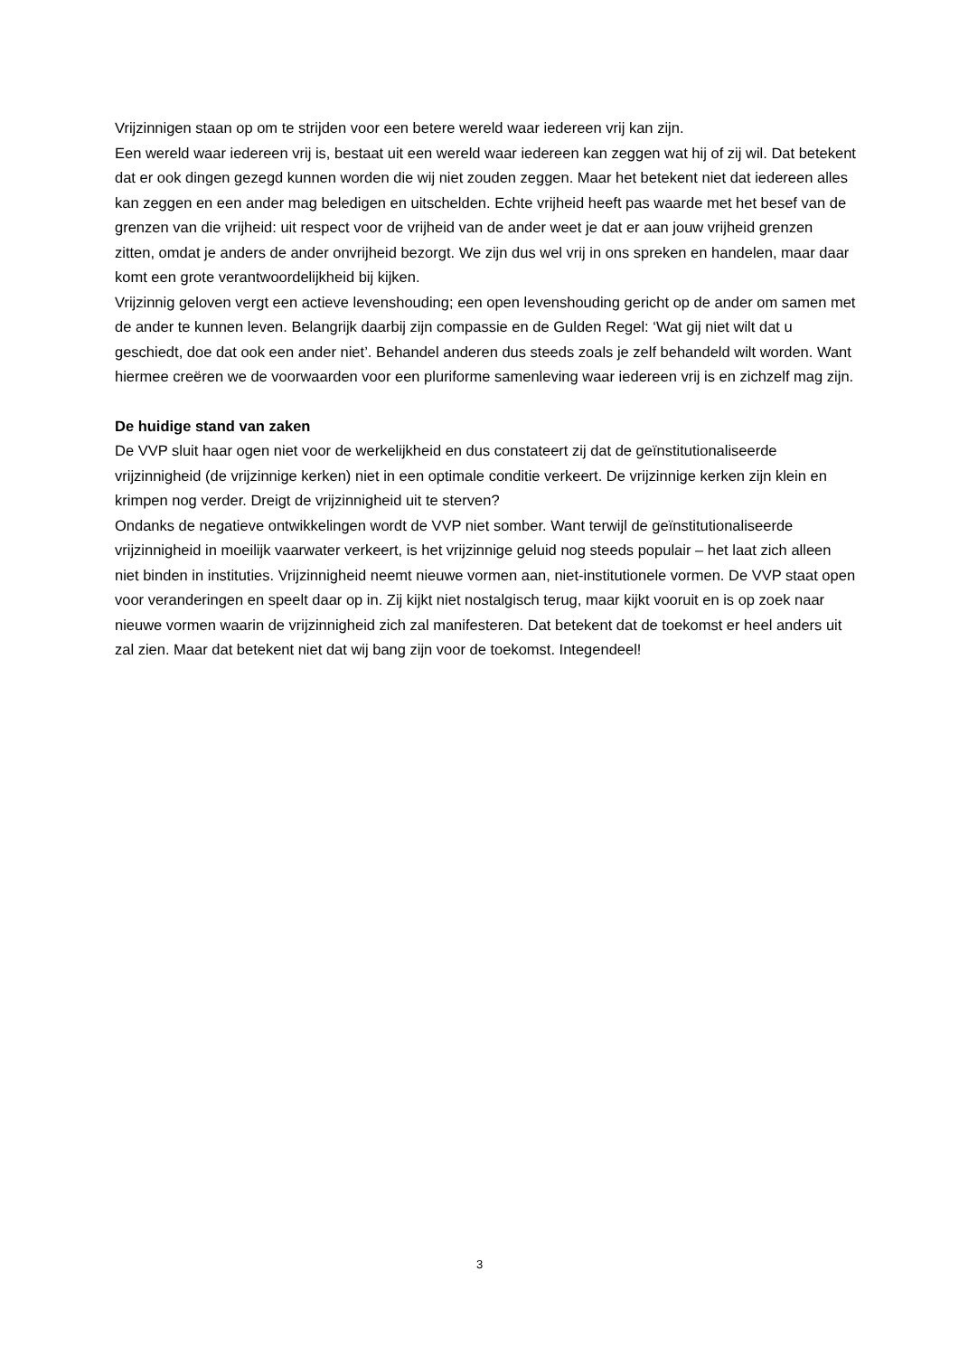Vrijzinnigen staan op om te strijden voor een betere wereld waar iedereen vrij kan zijn.
Een wereld waar iedereen vrij is, bestaat uit een wereld waar iedereen kan zeggen wat hij of zij wil. Dat betekent dat er ook dingen gezegd kunnen worden die wij niet zouden zeggen. Maar het betekent niet dat iedereen alles kan zeggen en een ander mag beledigen en uitschelden. Echte vrijheid heeft pas waarde met het besef van de grenzen van die vrijheid: uit respect voor de vrijheid van de ander weet je dat er aan jouw vrijheid grenzen zitten, omdat je anders de ander onvrijheid bezorgt. We zijn dus wel vrij in ons spreken en handelen, maar daar komt een grote verantwoordelijkheid bij kijken.
Vrijzinnig geloven vergt een actieve levenshouding; een open levenshouding gericht op de ander om samen met de ander te kunnen leven. Belangrijk daarbij zijn compassie en de Gulden Regel: ‘Wat gij niet wilt dat u geschiedt, doe dat ook een ander niet’. Behandel anderen dus steeds zoals je zelf behandeld wilt worden. Want hiermee creëren we de voorwaarden voor een pluriforme samenleving waar iedereen vrij is en zichzelf mag zijn.
De huidige stand van zaken
De VVP sluit haar ogen niet voor de werkelijkheid en dus constateert zij dat de geïnstitutionaliseerde vrijzinnigheid (de vrijzinnige kerken) niet in een optimale conditie verkeert. De vrijzinnige kerken zijn klein en krimpen nog verder. Dreigt de vrijzinnigheid uit te sterven?
Ondanks de negatieve ontwikkelingen wordt de VVP niet somber. Want terwijl de geïnstitutionaliseerde vrijzinnigheid in moeilijk vaarwater verkeert, is het vrijzinnige geluid nog steeds populair – het laat zich alleen niet binden in instituties. Vrijzinnigheid neemt nieuwe vormen aan, niet-institutionele vormen. De VVP staat open voor veranderingen en speelt daar op in. Zij kijkt niet nostalgisch terug, maar kijkt vooruit en is op zoek naar nieuwe vormen waarin de vrijzinnigheid zich zal manifesteren. Dat betekent dat de toekomst er heel anders uit zal zien. Maar dat betekent niet dat wij bang zijn voor de toekomst. Integendeel!
3